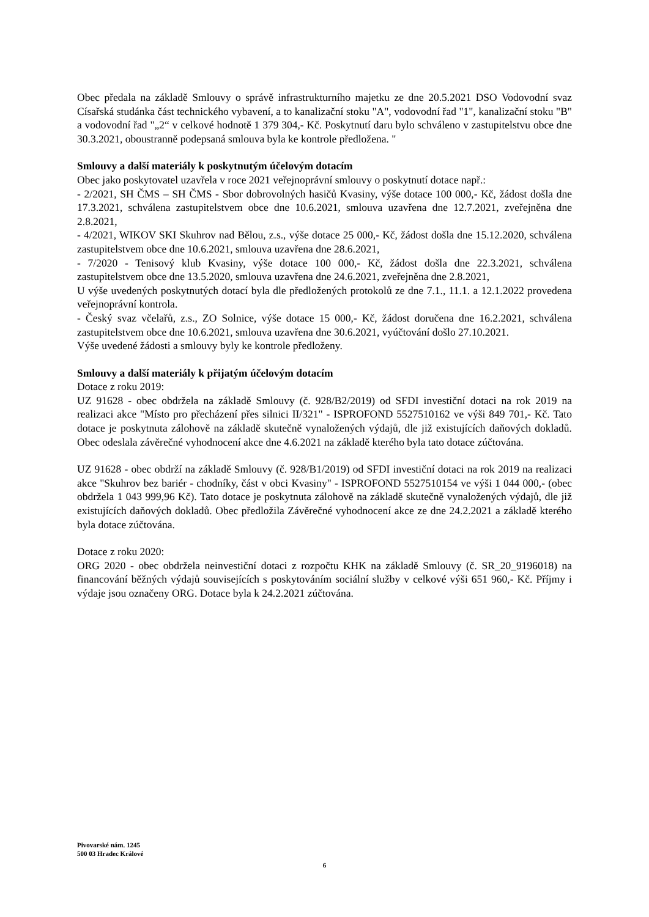Obec předala na základě Smlouvy o správě infrastrukturního majetku ze dne 20.5.2021 DSO Vodovodní svaz Císařská studánka část technického vybavení, a to kanalizační stoku "A", vodovodní řad "1", kanalizační stoku "B" a vodovodní řad "„2“ v celkové hodnotě 1 379 304,- Kč. Poskytnutí daru bylo schváleno v zastupitelstvu obce dne 30.3.2021, oboustranně podepsaná smlouva byla ke kontrole předložena. "
Smlouvy a další materiály k poskytnutým účelovým dotacím
Obec jako poskytovatel uzavřela v roce 2021 veřejnoprávní smlouvy o poskytnutí dotace např.:
- 2/2021, SH ČMS – SH ČMS - Sbor dobrovolných hasičů Kvasiny, výše dotace 100 000,- Kč, žádost došla dne 17.3.2021, schválena zastupitelstvem obce dne 10.6.2021, smlouva uzavřena dne 12.7.2021, zveřejněna dne 2.8.2021,
- 4/2021, WIKOV SKI Skuhrov nad Bělou, z.s., výše dotace 25 000,- Kč, žádost došla dne 15.12.2020, schválena zastupitelstvem obce dne 10.6.2021, smlouva uzavřena dne 28.6.2021,
- 7/2020 - Tenisový klub Kvasiny, výše dotace 100 000,- Kč, žádost došla dne 22.3.2021, schválena zastupitelstvem obce dne 13.5.2020, smlouva uzavřena dne 24.6.2021, zveřejněna dne 2.8.2021,
U výše uvedených poskytnutých dotací byla dle předložených protokolů ze dne 7.1., 11.1. a 12.1.2022 provedena veřejnoprávní kontrola.
- Český svaz včelařů, z.s., ZO Solnice, výše dotace 15 000,- Kč, žádost doručena dne 16.2.2021, schválena zastupitelstvem obce dne 10.6.2021, smlouva uzavřena dne 30.6.2021, vyúčtování došlo 27.10.2021.
Výše uvedené žádosti a smlouvy byly ke kontrole předloženy.
Smlouvy a další materiály k přijatým účelovým dotacím
Dotace z roku 2019:
UZ 91628 - obec obdržela na základě Smlouvy (č. 928/B2/2019) od SFDI investiční dotaci na rok 2019 na realizaci akce "Místo pro přecházení přes silnici II/321" - ISPROFOND 5527510162 ve výši 849 701,- Kč. Tato dotace je poskytnuta zálohově na základě skutečně vynaložených výdajů, dle již existujících daňových dokladů. Obec odeslala závěrečné vyhodnocení akce dne 4.6.2021 na základě kterého byla tato dotace zúčtována.
UZ 91628 - obec obdrží na základě Smlouvy (č. 928/B1/2019) od SFDI investiční dotaci na rok 2019 na realizaci akce "Skuhrov bez bariér - chodníky, část v obci Kvasiny" - ISPROFOND 5527510154 ve výši 1 044 000,- (obec obdržela 1 043 999,96 Kč). Tato dotace je poskytnuta zálohově na základě skutečně vynaložených výdajů, dle již existujících daňových dokladů. Obec předložila Závěrečné vyhodnocení akce ze dne 24.2.2021 a základě kterého byla dotace zúčtována.
Dotace z roku 2020:
ORG 2020 - obec obdržela neinvestiční dotaci z rozpočtu KHK na základě Smlouvy (č. SR_20_9196018) na financování běžných výdajů souvisejících s poskytováním sociální služby v celkové výši 651 960,- Kč. Příjmy i výdaje jsou označeny ORG. Dotace byla k 24.2.2021 zúčtována.
Pivovarské nám. 1245
500 03 Hradec Králové
6